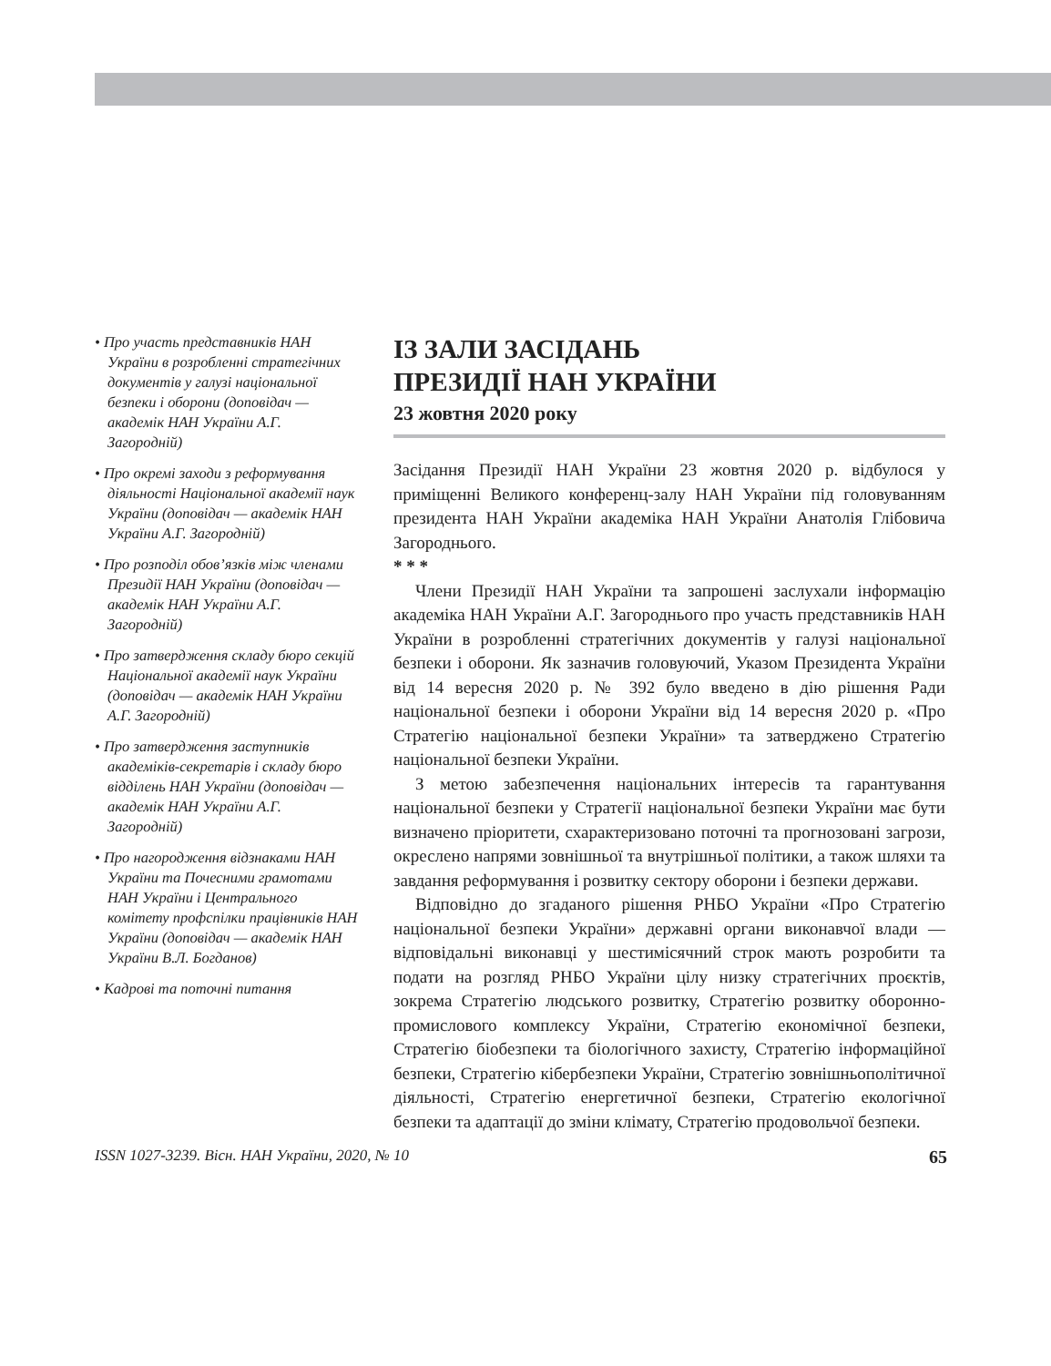• Про участь представників НАН України в розробленні стратегічних документів у галузі національної безпеки і оборони (доповідач — академік НАН України А.Г. Загородній)
• Про окремі заходи з реформування діяльності Національної академії наук України (доповідач — академік НАН України А.Г. Загородній)
• Про розподіл обов’язків між членами Президії НАН України (доповідач — академік НАН України А.Г. Загородній)
• Про затвердження складу бюро секцій Національної академії наук України (доповідач — академік НАН України А.Г. Загородній)
• Про затвердження заступників академіків-секретарів і складу бюро відділень НАН України (доповідач — академік НАН України А.Г. Загородній)
• Про нагородження відзнаками НАН України та Почесними грамотами НАН України і Центрального комітету профспілки працівників НАН України (доповідач — академік НАН України В.Л. Богданов)
• Кадрові та поточні питання
ІЗ ЗАЛИ ЗАСІДАНЬ
ПРЕЗИДІЇ НАН УКРАЇНИ
23 жовтня 2020 року
Засідання Президії НАН України 23 жовтня 2020 р. відбулося у приміщенні Великого конференц-залу НАН України під головуванням президента НАН України академіка НАН України Анатолія Глібовича Загородн­ього.
* * *
Члени Президії НАН України та запрошені заслухали інформацію академіка НАН України А.Г. Загороднього про участь представників НАН України в розробленні стратегічних документів у галузі національної безпеки і оборони. Як зазначив головуючий, Указом Президента України від 14 вересня 2020 р. № 392 було введено в дію рішення Ради національної безпеки і оборони України від 14 вересня 2020 р. «Про Стратегію національної безпеки України» та затверджено Стратегію національної безпеки України.
З метою забезпечення національних інтересів та гарантування національної безпеки у Стратегії національної безпеки України має бути визначено пріоритети, схарактеризовано поточні та прогнозовані загрози, окреслено напрями зовнішньої та внутрішньої політики, а також шляхи та завдання реформування і розвитку сектору оборони і безпеки держави.
Відповідно до згаданого рішення РНБО України «Про Стратегію національної безпеки України» державні органи виконавчої влади — відповідальні виконавці у шестимісячний строк мають розробити та подати на розгляд РНБО України цілу низку стратегічних проєктів, зокрема Стратегію людського розвитку, Стратегію розвитку оборонно-промислового комплексу України, Стратегію економічної безпеки, Стратегію біобезпеки та біологічного захисту, Стратегію інформаційної безпеки, Стратегію кібербезпеки України, Стратегію зовнішньополітичної діяльності, Стратегію енергетичної безпеки, Стратегію екологічної безпеки та адаптації до зміни клімату, Стратегію продовольчої безпеки.
ISSN 1027-3239. Вісн. НАН України, 2020, № 10 65